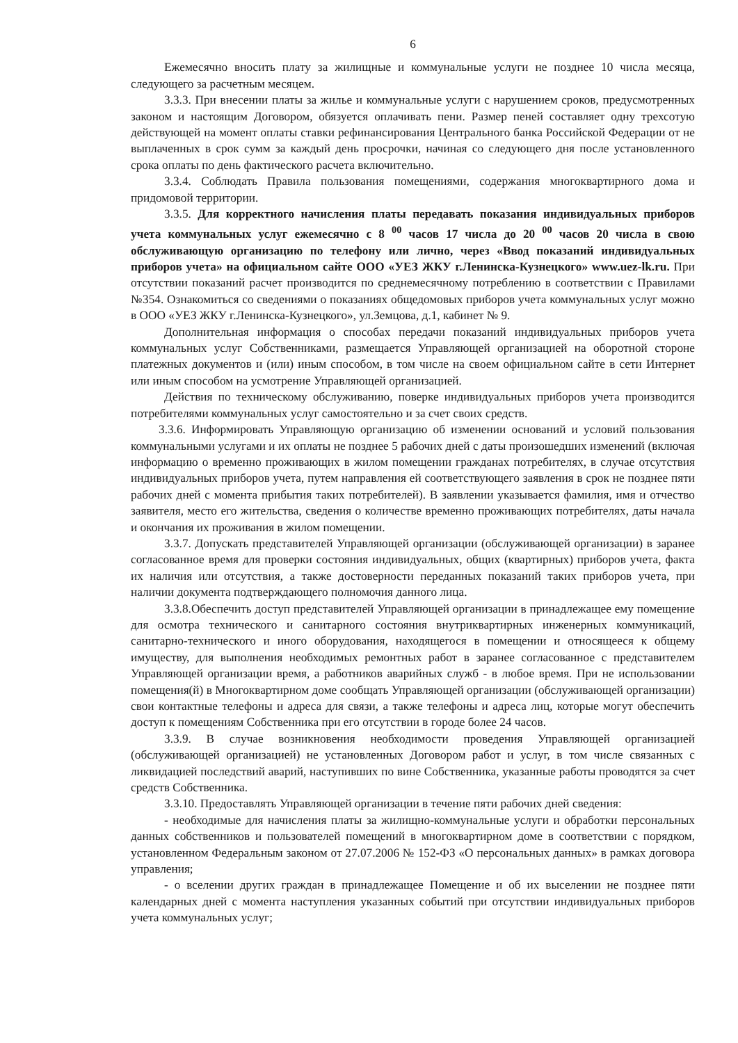6
Ежемесячно вносить плату за жилищные и коммунальные услуги не позднее 10 числа месяца, следующего за расчетным месяцем.
3.3.3. При внесении платы за жилье и коммунальные услуги с нарушением сроков, предусмотренных законом и настоящим Договором, обязуется оплачивать пени. Размер пеней составляет одну трехсотую действующей на момент оплаты ставки рефинансирования Центрального банка Российской Федерации от не выплаченных в срок сумм за каждый день просрочки, начиная со следующего дня после установленного срока оплаты по день фактического расчета включительно.
3.3.4. Соблюдать Правила пользования помещениями, содержания многоквартирного дома и придомовой территории.
3.3.5. Для корректного начисления платы передавать показания индивидуальных приборов учета коммунальных услуг ежемесячно с 8 <sup>00</sup> часов 17 числа до 20 <sup>00</sup> часов 20 числа в свою обслуживающую организацию по телефону или лично, через «Ввод показаний индивидуальных приборов учета» на официальном сайте ООО «УЕЗ ЖКУ г.Ленинска-Кузнецкого» www.uez-lk.ru. При отсутствии показаний расчет производится по среднемесячному потреблению в соответствии с Правилами №354. Ознакомиться со сведениями о показаниях общедомовых приборов учета коммунальных услуг можно в ООО «УЕЗ ЖКУ г.Ленинска-Кузнецкого», ул.Земцова, д.1, кабинет № 9.
Дополнительная информация о способах передачи показаний индивидуальных приборов учета коммунальных услуг Собственниками, размещается Управляющей организацией на оборотной стороне платежных документов и (или) иным способом, в том числе на своем официальном сайте в сети Интернет или иным способом на усмотрение Управляющей организацией.
Действия по техническому обслуживанию, поверке индивидуальных приборов учета производится потребителями коммунальных услуг самостоятельно и за счет своих средств.
3.3.6. Информировать Управляющую организацию об изменении оснований и условий пользования коммунальными услугами и их оплаты не позднее 5 рабочих дней с даты произошедших изменений (включая информацию о временно проживающих в жилом помещении гражданах потребителях, в случае отсутствия индивидуальных приборов учета, путем направления ей соответствующего заявления в срок не позднее пяти рабочих дней с момента прибытия таких потребителей). В заявлении указывается фамилия, имя и отчество заявителя, место его жительства, сведения о количестве временно проживающих потребителях, даты начала и окончания их проживания в жилом помещении.
3.3.7. Допускать представителей Управляющей организации (обслуживающей организации) в заранее согласованное время для проверки состояния индивидуальных, общих (квартирных) приборов учета, факта их наличия или отсутствия, а также достоверности переданных показаний таких приборов учета, при наличии документа подтверждающего полномочия данного лица.
3.3.8.Обеспечить доступ представителей Управляющей организации в принадлежащее ему помещение для осмотра технического и санитарного состояния внутриквартирных инженерных коммуникаций, санитарно-технического и иного оборудования, находящегося в помещении и относящееся к общему имуществу, для выполнения необходимых ремонтных работ в заранее согласованное с представителем Управляющей организации время, а работников аварийных служб - в любое время. При не использовании помещения(й) в Многоквартирном доме сообщать Управляющей организации (обслуживающей организации) свои контактные телефоны и адреса для связи, а также телефоны и адреса лиц, которые могут обеспечить доступ к помещениям Собственника при его отсутствии в городе более 24 часов.
3.3.9. В случае возникновения необходимости проведения Управляющей организацией (обслуживающей организацией) не установленных Договором работ и услуг, в том числе связанных с ликвидацией последствий аварий, наступивших по вине Собственника, указанные работы проводятся за счет средств Собственника.
3.3.10. Предоставлять Управляющей организации в течение пяти рабочих дней сведения:
- необходимые для начисления платы за жилищно-коммунальные услуги и обработки персональных данных собственников и пользователей помещений в многоквартирном доме в соответствии с порядком, установленном Федеральным законом от 27.07.2006 № 152-ФЗ «О персональных данных» в рамках договора управления;
- о вселении других граждан в принадлежащее Помещение и об их выселении не позднее пяти календарных дней с момента наступления указанных событий при отсутствии индивидуальных приборов учета коммунальных услуг;